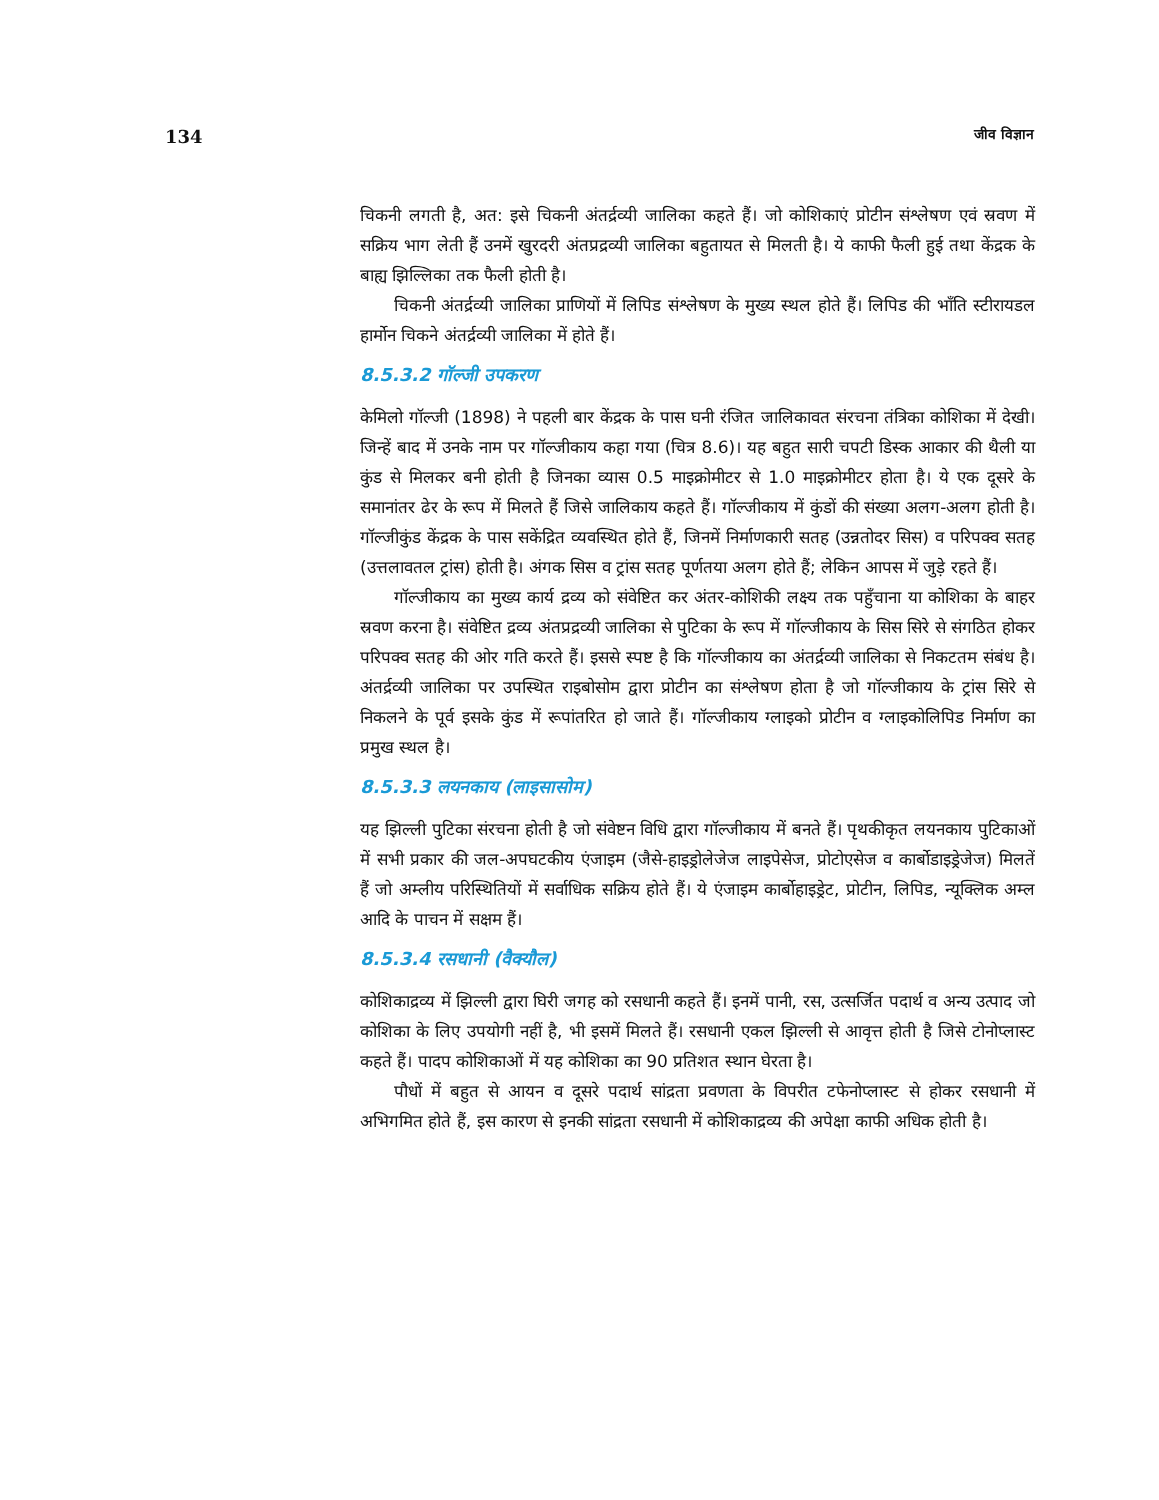134 जीव विज्ञान
चिकनी लगती है, अत: इसे चिकनी अंतर्द्रव्यी जालिका कहते हैं। जो कोशिकाएं प्रोटीन संश्लेषण एवं स्रवण में सक्रिय भाग लेती हैं उनमें खुरदरी अंतप्रद्रव्यी जालिका बहुतायत से मिलती है। ये काफी फैली हुई तथा केंद्रक के बाह्य झिल्लिका तक फैली होती है।
चिकनी अंतर्द्रव्यी जालिका प्राणियों में लिपिड संश्लेषण के मुख्य स्थल होते हैं। लिपिड की भाँति स्टीरायडल हार्मोन चिकने अंतर्द्रव्यी जालिका में होते हैं।
8.5.3.2 गॉल्जी उपकरण
केमिलो गॉल्जी (1898) ने पहली बार केंद्रक के पास घनी रंजित जालिकावत संरचना तंत्रिका कोशिका में देखी। जिन्हें बाद में उनके नाम पर गॉल्जीकाय कहा गया (चित्र 8.6)। यह बहुत सारी चपटी डिस्क आकार की थैली या कुंड से मिलकर बनी होती है जिनका व्यास 0.5 माइक्रोमीटर से 1.0 माइक्रोमीटर होता है। ये एक दूसरे के समानांतर ढेर के रूप में मिलते हैं जिसे जालिकाय कहते हैं। गॉल्जीकाय में कुंडों की संख्या अलग-अलग होती है। गॉल्जीकुंड केंद्रक के पास सकेंद्रित व्यवस्थित होते हैं, जिनमें निर्माणकारी सतह (उन्नतोदर सिस) व परिपक्व सतह (उत्तलावतल ट्रांस) होती है। अंगक सिस व ट्रांस सतह पूर्णतया अलग होते हैं; लेकिन आपस में जुड़े रहते हैं।
गॉल्जीकाय का मुख्य कार्य द्रव्य को संवेष्टित कर अंतर-कोशिकी लक्ष्य तक पहुँचाना या कोशिका के बाहर स्रवण करना है। संवेष्टित द्रव्य अंतप्रद्रव्यी जालिका से पुटिका के रूप में गॉल्जीकाय के सिस सिरे से संगठित होकर परिपक्व सतह की ओर गति करते हैं। इससे स्पष्ट है कि गॉल्जीकाय का अंतर्द्रव्यी जालिका से निकटतम संबंध है। अंतर्द्रव्यी जालिका पर उपस्थित राइबोसोम द्वारा प्रोटीन का संश्लेषण होता है जो गॉल्जीकाय के ट्रांस सिरे से निकलने के पूर्व इसके कुंड में रूपांतरित हो जाते हैं। गॉल्जीकाय ग्लाइको प्रोटीन व ग्लाइकोलिपिड निर्माण का प्रमुख स्थल है।
8.5.3.3 लयनकाय (लाइसासोम)
यह झिल्ली पुटिका संरचना होती है जो संवेष्टन विधि द्वारा गॉल्जीकाय में बनते हैं। पृथकीकृत लयनकाय पुटिकाओं में सभी प्रकार की जल-अपघटकीय एंजाइम (जैसे-हाइड्रोलेजेज लाइपेसेज, प्रोटोएसेज व कार्बोडाइड्रेजेज) मिलतें हैं जो अम्लीय परिस्थितियों में सर्वाधिक सक्रिय होते हैं। ये एंजाइम कार्बोहाइड्रेट, प्रोटीन, लिपिड, न्यूक्लिक अम्ल आदि के पाचन में सक्षम हैं।
8.5.3.4 रसधानी (वैक्यौल)
कोशिकाद्रव्य में झिल्ली द्वारा घिरी जगह को रसधानी कहते हैं। इनमें पानी, रस, उत्सर्जित पदार्थ व अन्य उत्पाद जो कोशिका के लिए उपयोगी नहीं है, भी इसमें मिलते हैं। रसधानी एकल झिल्ली से आवृत्त होती है जिसे टोनोप्लास्ट कहते हैं। पादप कोशिकाओं में यह कोशिका का 90 प्रतिशत स्थान घेरता है।
पौधों में बहुत से आयन व दूसरे पदार्थ सांद्रता प्रवणता के विपरीत टफेनोप्लास्ट से होकर रसधानी में अभिगमित होते हैं, इस कारण से इनकी सांद्रता रसधानी में कोशिकाद्रव्य की अपेक्षा काफी अधिक होती है।